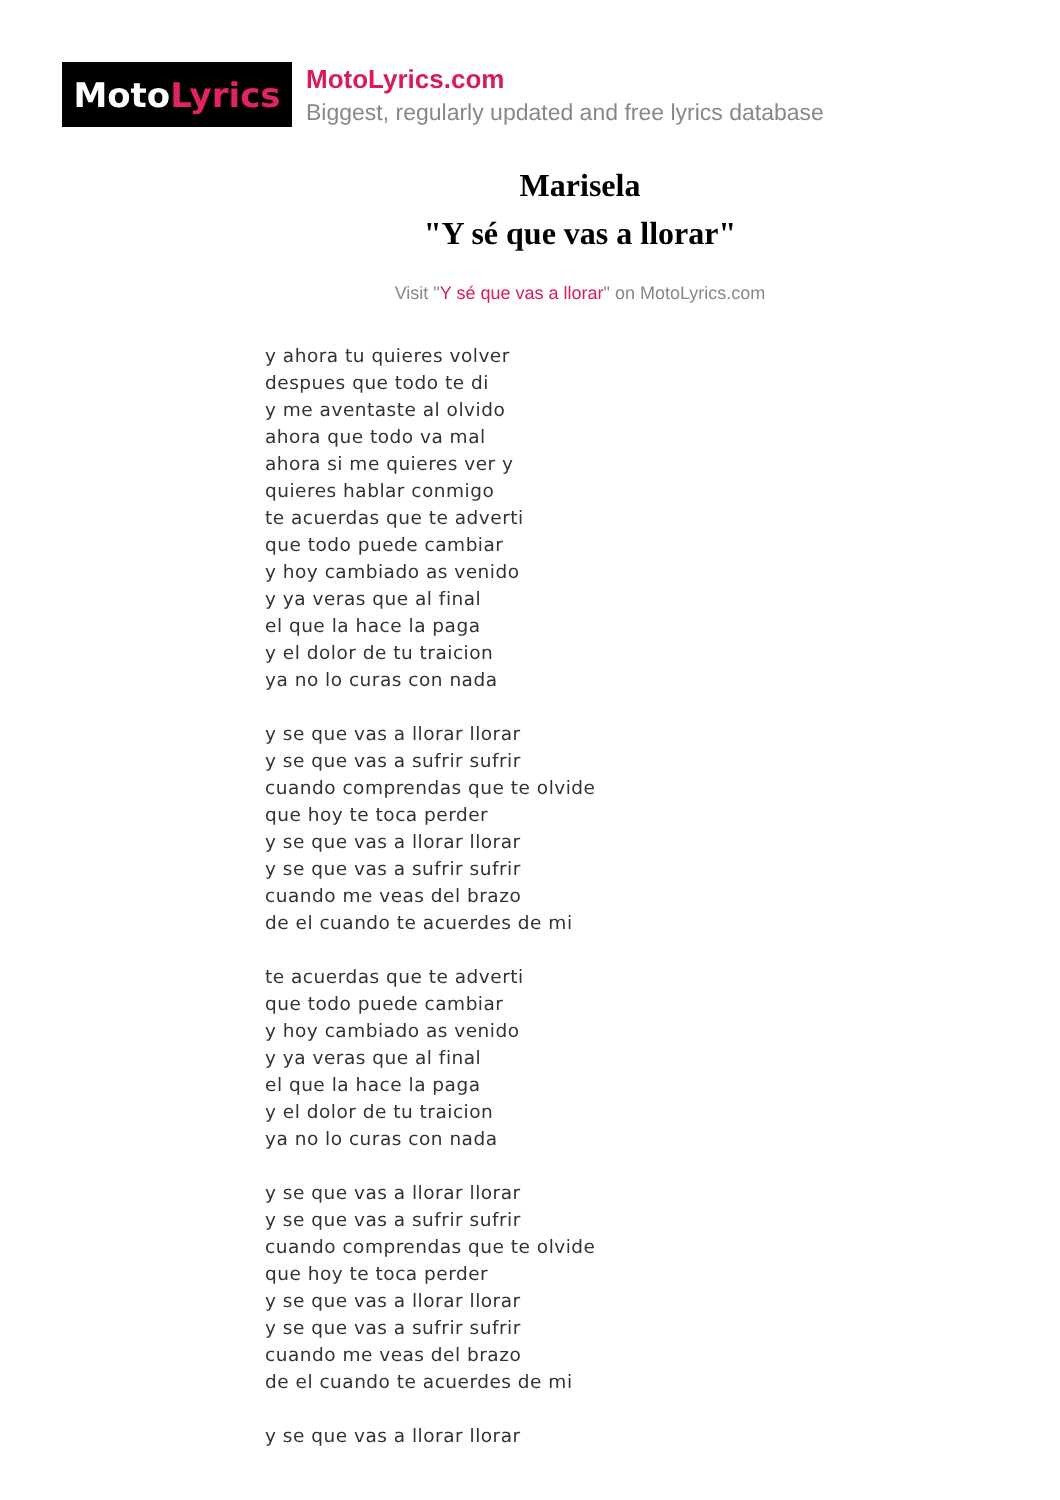Moto Lyrics
MotoLyrics.com
Biggest, regularly updated and free lyrics database
Marisela
"Y sé que vas a llorar"
Visit "Y sé que vas a llorar" on MotoLyrics.com
y ahora tu quieres volver
despues que todo te di
y me aventaste al olvido
ahora que todo va mal
ahora si me quieres ver y
quieres hablar conmigo
te acuerdas que te adverti
que todo puede cambiar
y hoy cambiado as venido
y ya veras que al final
el que la hace la paga
y el dolor de tu traicion
ya no lo curas con nada
y se que vas a llorar llorar
y se que vas a sufrir sufrir
cuando comprendas que te olvide
que hoy te toca perder
y se que vas a llorar llorar
y se que vas a sufrir sufrir
cuando me veas del brazo
de el cuando te acuerdes de mi
te acuerdas que te adverti
que todo puede cambiar
y hoy cambiado as venido
y ya veras que al final
el que la hace la paga
y el dolor de tu traicion
ya no lo curas con nada
y se que vas a llorar llorar
y se que vas a sufrir sufrir
cuando comprendas que te olvide
que hoy te toca perder
y se que vas a llorar llorar
y se que vas a sufrir sufrir
cuando me veas del brazo
de el cuando te acuerdes de mi
y se que vas a llorar llorar